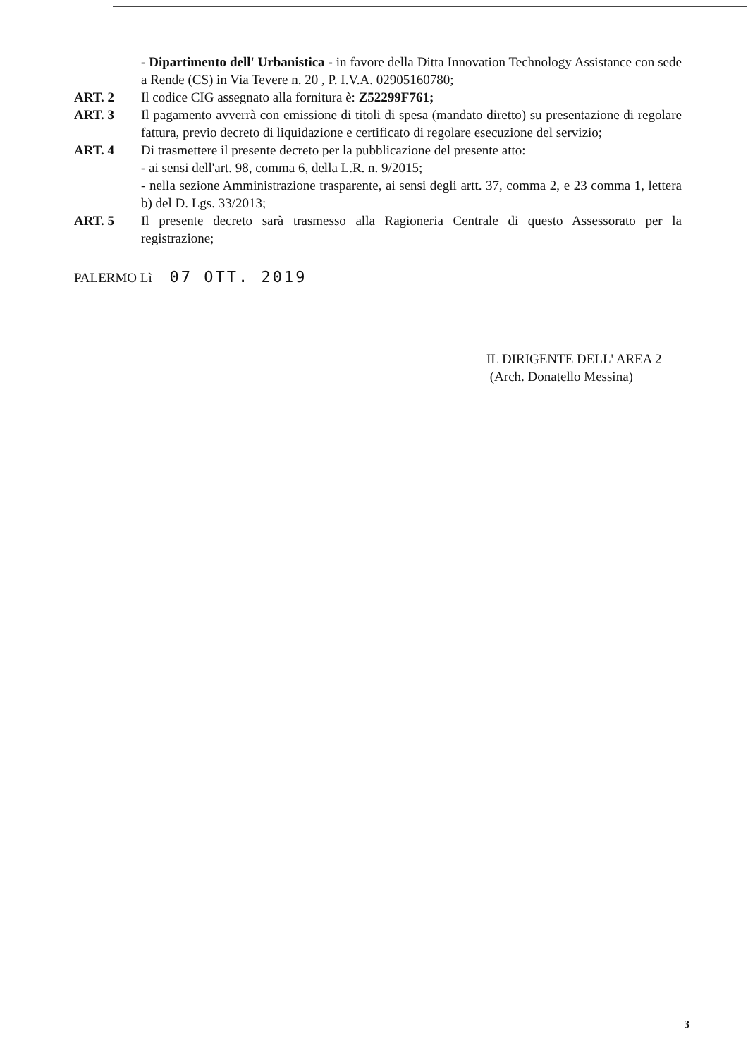- Dipartimento dell' Urbanistica - in favore della Ditta Innovation Technology Assistance con sede a Rende (CS) in Via Tevere n. 20 , P. I.V.A. 02905160780;
ART. 2 Il codice CIG assegnato alla fornitura è: Z52299F761;
ART. 3 Il pagamento avverrà con emissione di titoli di spesa (mandato diretto) su presentazione di regolare fattura, previo decreto di liquidazione e certificato di regolare esecuzione del servizio;
ART. 4 Di trasmettere il presente decreto per la pubblicazione del presente atto:
- ai sensi dell'art. 98, comma 6, della L.R. n. 9/2015;
- nella sezione Amministrazione trasparente, ai sensi degli artt. 37, comma 2, e 23 comma 1, lettera b) del D. Lgs. 33/2013;
ART. 5 Il presente decreto sarà trasmesso alla Ragioneria Centrale di questo Assessorato per la registrazione;
PALERMO Lì 07 OTT. 2019
IL DIRIGENTE DELL' AREA 2
(Arch. Donatello Messina)
3